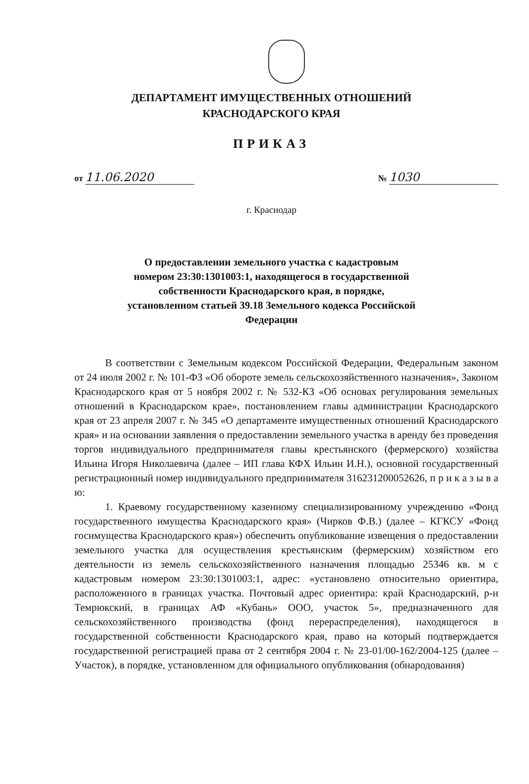ДЕПАРТАМЕНТ ИМУЩЕСТВЕННЫХ ОТНОШЕНИЙ
КРАСНОДАРСКОГО КРАЯ
ПРИКАЗ
от 11.06.2020 № 1030
г. Краснодар
О предоставлении земельного участка с кадастровым
номером 23:30:1301003:1, находящегося в государственной
собственности Краснодарского края, в порядке,
установленном статьей 39.18 Земельного кодекса Российской
Федерации
В соответствии с Земельным кодексом Российской Федерации, Федеральным законом от 24 июля 2002 г. № 101-ФЗ «Об обороте земель сельскохозяйственного назначения», Законом Краснодарского края от 5 ноября 2002 г. № 532-КЗ «Об основах регулирования земельных отношений в Краснодарском крае», постановлением главы администрации Краснодарского края от 23 апреля 2007 г. № 345 «О департаменте имущественных отношений Краснодарского края» и на основании заявления о предоставлении земельного участка в аренду без проведения торгов индивидуального предпринимателя главы крестьянского (фермерского) хозяйства Ильина Игоря Николаевича (далее – ИП глава КФХ Ильин И.Н.), основной государственный регистрационный номер индивидуального предпринимателя 316231200052626, п р и к а з ы в а ю:
1. Краевому государственному казенному специализированному учреждению «Фонд государственного имущества Краснодарского края» (Чирков Ф.В.) (далее – КГКСУ «Фонд госимущества Краснодарского края») обеспечить опубликование извещения о предоставлении земельного участка для осуществления крестьянским (фермерским) хозяйством его деятельности из земель сельскохозяйственного назначения площадью 25346 кв. м с кадастровым номером 23:30:1301003:1, адрес: «установлено относительно ориентира, расположенного в границах участка. Почтовый адрес ориентира: край Краснодарский, р-н Темрюкский, в границах АФ «Кубань» ООО, участок 5», предназначенного для сельскохозяйственного производства (фонд перераспределения), находящегося в государственной собственности Краснодарского края, право на который подтверждается государственной регистрацией права от 2 сентября 2004 г. № 23-01/00-162/2004-125 (далее – Участок), в порядке, установленном для официального опубликования (обнародования)